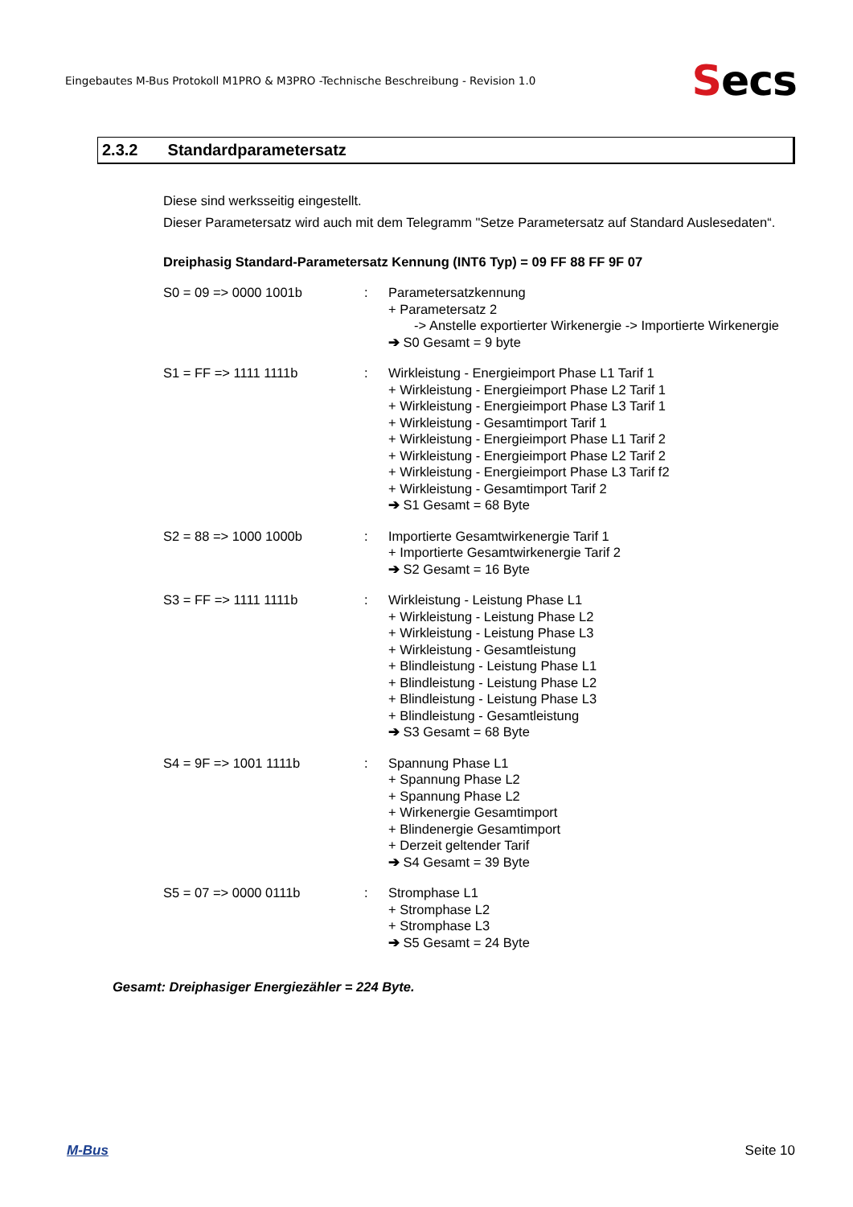Eingebautes M-Bus Protokoll M1PRO & M3PRO -Technische Beschreibung - Revision 1.0
Secs
2.3.2 Standardparametersatz
Diese sind werksseitig eingestellt.
Dieser Parametersatz wird auch mit dem Telegramm "Setze Parametersatz auf Standard Auslesedaten“.
Dreiphasig Standard-Parametersatz Kennung (INT6 Typ) = 09 FF 88 FF 9F 07
S0 = 09 => 0000 1001b : Parametersatzkennung
+ Parametersatz 2
-> Anstelle exportierter Wirkenergie -> Importierte Wirkenergie
➔ S0 Gesamt = 9 byte
S1 = FF => 1111 1111b : Wirkleistung - Energieimport Phase L1 Tarif 1
+ Wirkleistung - Energieimport Phase L2 Tarif 1
+ Wirkleistung - Energieimport Phase L3 Tarif 1
+ Wirkleistung - Gesamtimport Tarif 1
+ Wirkleistung - Energieimport Phase L1 Tarif 2
+ Wirkleistung - Energieimport Phase L2 Tarif 2
+ Wirkleistung - Energieimport Phase L3 Tarif f2
+ Wirkleistung - Gesamtimport Tarif 2
➔ S1 Gesamt = 68 Byte
S2 = 88 => 1000 1000b : Importierte Gesamtwirkenergie Tarif 1
+ Importierte Gesamtwirkenergie Tarif 2
➔ S2 Gesamt = 16 Byte
S3 = FF => 1111 1111b : Wirkleistung - Leistung Phase L1
+ Wirkleistung - Leistung Phase L2
+ Wirkleistung - Leistung Phase L3
+ Wirkleistung - Gesamtleistung
+ Blindleistung - Leistung Phase L1
+ Blindleistung - Leistung Phase L2
+ Blindleistung - Leistung Phase L3
+ Blindleistung - Gesamtleistung
➔ S3 Gesamt = 68 Byte
S4 = 9F => 1001 1111b : Spannung Phase L1
+ Spannung Phase L2
+ Spannung Phase L2
+ Wirkenergie Gesamtimport
+ Blindenergie Gesamtimport
+ Derzeit geltender Tarif
➔ S4 Gesamt = 39 Byte
S5 = 07 => 0000 0111b : Stromphase L1
+ Stromphase L2
+ Stromphase L3
➔ S5 Gesamt = 24 Byte
Gesamt: Dreiphasiger Energiezähler = 224 Byte.
M-Bus Seite 10